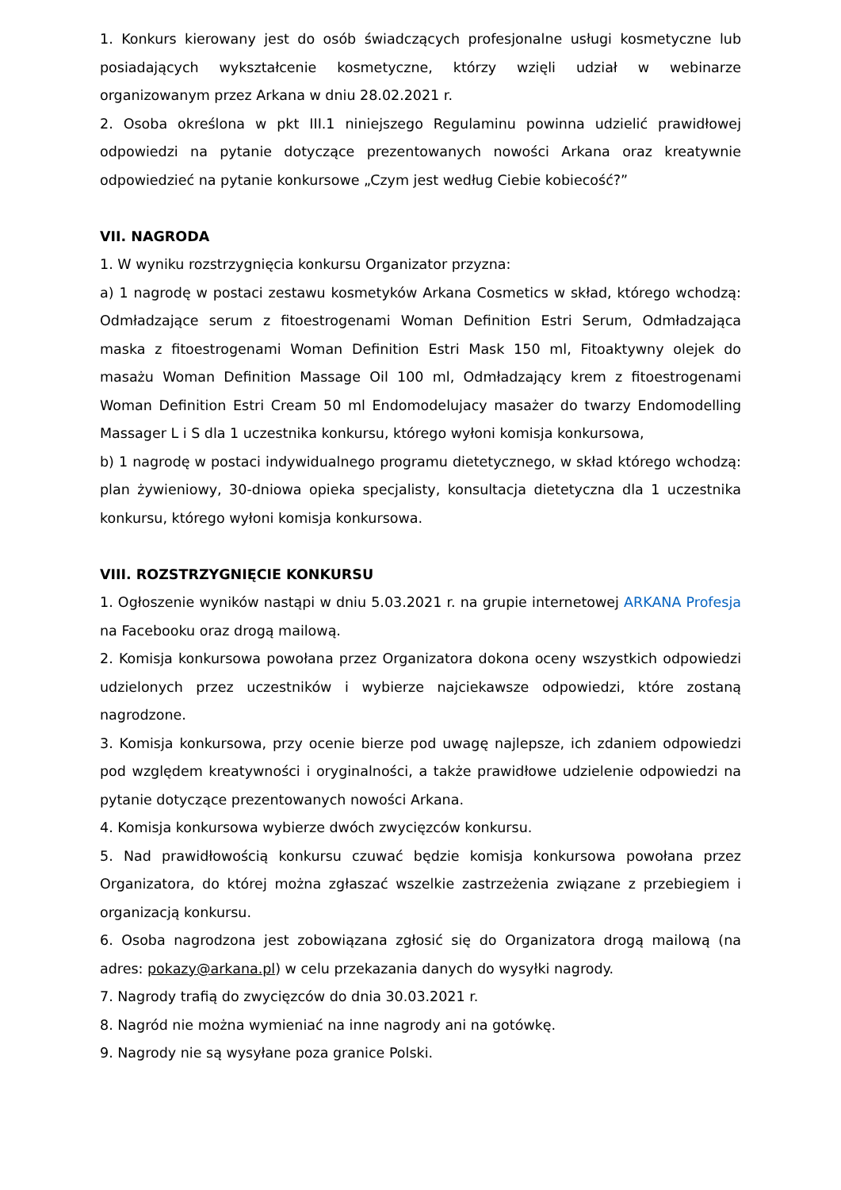1. Konkurs kierowany jest do osób świadczących profesjonalne usługi kosmetyczne lub posiadających wykształcenie kosmetyczne, którzy wzięli udział w webinarze organizowanym przez Arkana w dniu 28.02.2021 r.
2. Osoba określona w pkt III.1 niniejszego Regulaminu powinna udzielić prawidłowej odpowiedzi na pytanie dotyczące prezentowanych nowości Arkana oraz kreatywnie odpowiedzieć na pytanie konkursowe „Czym jest według Ciebie kobiecość?”
VII. NAGRODA
1. W wyniku rozstrzygnięcia konkursu Organizator przyzna:
a) 1 nagrodę w postaci zestawu kosmetyków Arkana Cosmetics w skład, którego wchodzą: Odmładzające serum z fitoestrogenami Woman Definition Estri Serum, Odmładzająca maska z fitoestrogenami Woman Definition Estri Mask 150 ml, Fitoaktywny olejek do masażu Woman Definition Massage Oil 100 ml, Odmładzający krem z fitoestrogenami Woman Definition Estri Cream 50 ml Endomodelujacy masażer do twarzy Endomodelling Massager L i S dla 1 uczestnika konkursu, którego wyłoni komisja konkursowa,
b) 1 nagrodę w postaci indywidualnego programu dietetycznego, w skład którego wchodzą: plan żywieniowy, 30-dniowa opieka specjalisty, konsultacja dietetyczna dla 1 uczestnika konkursu, którego wyłoni komisja konkursowa.
VIII. ROZSTRZYGNIĘCIE KONKURSU
1. Ogłoszenie wyników nastąpi w dniu 5.03.2021 r. na grupie internetowej ARKANA Profesja na Facebooku oraz drogą mailową.
2. Komisja konkursowa powołana przez Organizatora dokona oceny wszystkich odpowiedzi udzielonych przez uczestników i wybierze najciekawsze odpowiedzi, które zostaną nagrodzone.
3. Komisja konkursowa, przy ocenie bierze pod uwagę najlepsze, ich zdaniem odpowiedzi pod względem kreatywności i oryginalności, a także prawidłowe udzielenie odpowiedzi na pytanie dotyczące prezentowanych nowości Arkana.
4. Komisja konkursowa wybierze dwóch zwycięzców konkursu.
5. Nad prawidłowością konkursu czuwać będzie komisja konkursowa powołana przez Organizatora, do której można zgłaszać wszelkie zastrzeżenia związane z przebiegiem i organizacją konkursu.
6. Osoba nagrodzona jest zobowiązana zgłosić się do Organizatora drogą mailową (na adres: pokazy@arkana.pl) w celu przekazania danych do wysyłki nagrody.
7. Nagrody trafią do zwycięzców do dnia 30.03.2021 r.
8. Nagród nie można wymieniać na inne nagrody ani na gotówkę.
9. Nagrody nie są wysyłane poza granice Polski.